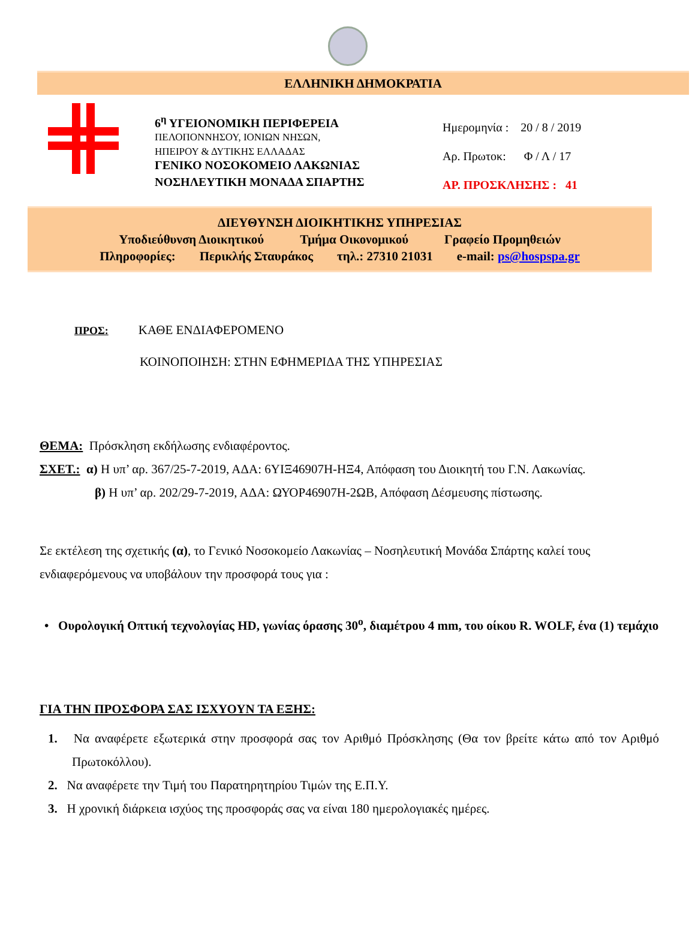ΕΛΛΗΝΙΚΗ ΔΗΜΟΚΡΑΤΙΑ
6<sup>η</sup> ΥΓΕΙΟΝΟΜΙΚΗ ΠΕΡΙΦΕΡΕΙΑ
ΠΕΛΟΠΟΝΝΗΣΟΥ, ΙΟΝΙΩΝ ΝΗΣΩΝ,
ΗΠΕΙΡΟΥ & ΔΥΤΙΚΗΣ ΕΛΛΑΔΑΣ
ΓΕΝΙΚΟ ΝΟΣΟΚΟΜΕΙΟ ΛΑΚΩΝΙΑΣ
ΝΟΣΗΛΕΥΤΙΚΗ ΜΟΝΑΔΑ ΣΠΑΡΤΗΣ
Ημερομηνία : 20 / 8 / 2019
Αρ. Πρωτοκ: Φ / Λ / 17
ΑΡ. ΠΡΟΣΚΛΗΣΗΣ : 41
ΔΙΕΥΘΥΝΣΗ ΔΙΟΙΚΗΤΙΚΗΣ ΥΠΗΡΕΣΙΑΣ
Υποδιεύθυνση Διοικητικού Τμήμα Οικονομικού Γραφείο Προμηθειών
Πληροφορίες: Περικλής Σταυράκος τηλ.: 27310 21031 e-mail: ps@hospspa.gr
ΠΡΟΣ: ΚΑΘΕ ΕΝΔΙΑΦΕΡΟΜΕΝΟ
ΚΟΙΝΟΠΟΙΗΣΗ: ΣΤΗΝ ΕΦΗΜΕΡΙΔΑ ΤΗΣ ΥΠΗΡΕΣΙΑΣ
ΘΕΜΑ: Πρόσκληση εκδήλωσης ενδιαφέροντος.
ΣΧΕΤ.: α) Η υπ’ αρ. 367/25-7-2019, ΑΔΑ: 6ΥΙΞ46907Η-ΗΞ4, Απόφαση του Διοικητή του Γ.Ν. Λακωνίας.
β) Η υπ’ αρ. 202/29-7-2019, ΑΔΑ: ΩΥΟΡ46907Η-2ΩΒ, Απόφαση Δέσμευσης πίστωσης.
Σε εκτέλεση της σχετικής (α), το Γενικό Νοσοκομείο Λακωνίας – Νοσηλευτική Μονάδα Σπάρτης καλεί τους ενδιαφερόμενους να υποβάλουν την προσφορά τους για :
• Ουρολογική Οπτική τεχνολογίας HD, γωνίας όρασης 30<sup>ο</sup>, διαμέτρου 4 mm, του οίκου R. WOLF, ένα (1) τεμάχιο
ΓΙΑ ΤΗΝ ΠΡΟΣΦΟΡΑ ΣΑΣ ΙΣΧΥΟΥΝ ΤΑ ΕΞΗΣ:
1. Να αναφέρετε εξωτερικά στην προσφορά σας τον Αριθμό Πρόσκλησης (Θα τον βρείτε κάτω από τον Αριθμό Πρωτοκόλλου).
2. Να αναφέρετε την Τιμή του Παρατηρητηρίου Τιμών της Ε.Π.Υ.
3. Η χρονική διάρκεια ισχύος της προσφοράς σας να είναι 180 ημερολογιακές ημέρες.